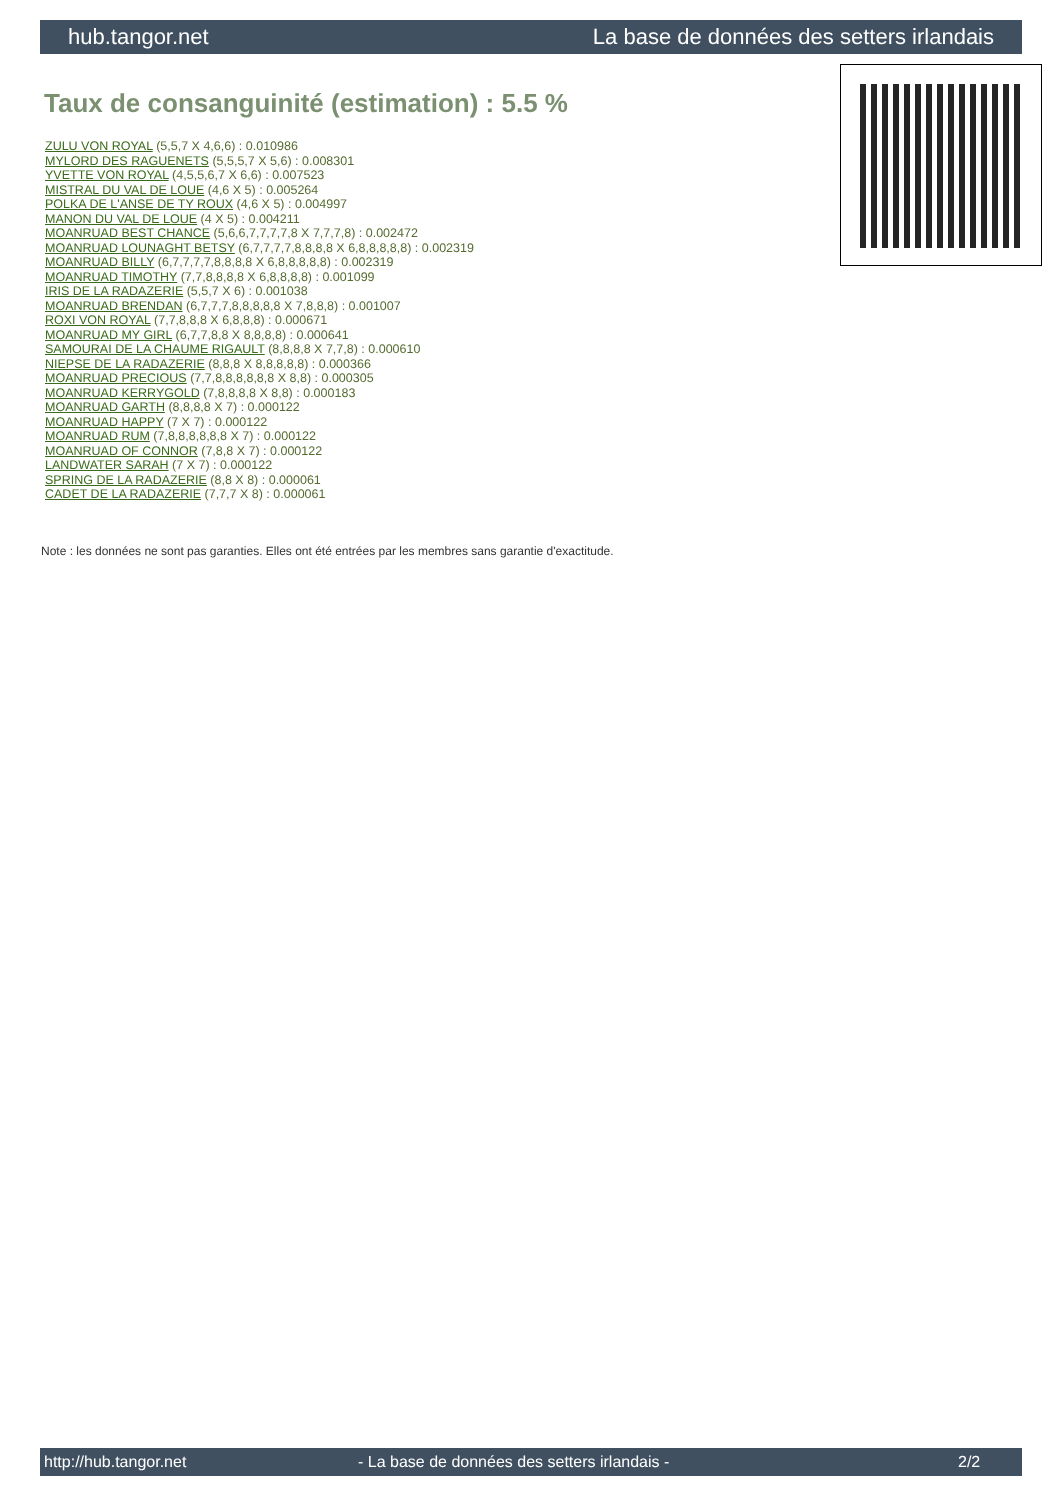hub.tangor.net La base de données des setters irlandais
Taux de consanguinité (estimation) : 5.5 %
ZULU VON ROYAL (5,5,7 X 4,6,6) : 0.010986
MYLORD DES RAGUENETS (5,5,5,7 X 5,6) : 0.008301
YVETTE VON ROYAL (4,5,5,6,7 X 6,6) : 0.007523
MISTRAL DU VAL DE LOUE (4,6 X 5) : 0.005264
POLKA DE L'ANSE DE TY ROUX (4,6 X 5) : 0.004997
MANON DU VAL DE LOUE (4 X 5) : 0.004211
MOANRUAD BEST CHANCE (5,6,6,7,7,7,7,8 X 7,7,7,8) : 0.002472
MOANRUAD LOUNAGHT BETSY (6,7,7,7,7,8,8,8,8 X 6,8,8,8,8,8) : 0.002319
MOANRUAD BILLY (6,7,7,7,7,8,8,8,8 X 6,8,8,8,8,8) : 0.002319
MOANRUAD TIMOTHY (7,7,8,8,8,8 X 6,8,8,8,8) : 0.001099
IRIS DE LA RADAZERIE (5,5,7 X 6) : 0.001038
MOANRUAD BRENDAN (6,7,7,7,8,8,8,8,8 X 7,8,8,8) : 0.001007
ROXI VON ROYAL (7,7,8,8,8 X 6,8,8,8) : 0.000671
MOANRUAD MY GIRL (6,7,7,8,8 X 8,8,8,8) : 0.000641
SAMOURAI DE LA CHAUME RIGAULT (8,8,8,8 X 7,7,8) : 0.000610
NIEPSE DE LA RADAZERIE (8,8,8 X 8,8,8,8,8) : 0.000366
MOANRUAD PRECIOUS (7,7,8,8,8,8,8,8 X 8,8) : 0.000305
MOANRUAD KERRYGOLD (7,8,8,8,8 X 8,8) : 0.000183
MOANRUAD GARTH (8,8,8,8 X 7) : 0.000122
MOANRUAD HAPPY (7 X 7) : 0.000122
MOANRUAD RUM (7,8,8,8,8,8,8 X 7) : 0.000122
MOANRUAD OF CONNOR (7,8,8 X 7) : 0.000122
LANDWATER SARAH (7 X 7) : 0.000122
SPRING DE LA RADAZERIE (8,8 X 8) : 0.000061
CADET DE LA RADAZERIE (7,7,7 X 8) : 0.000061
Note : les données ne sont pas garanties. Elles ont été entrées par les membres sans garantie d'exactitude.
http://hub.tangor.net - La base de données des setters irlandais - 2/2